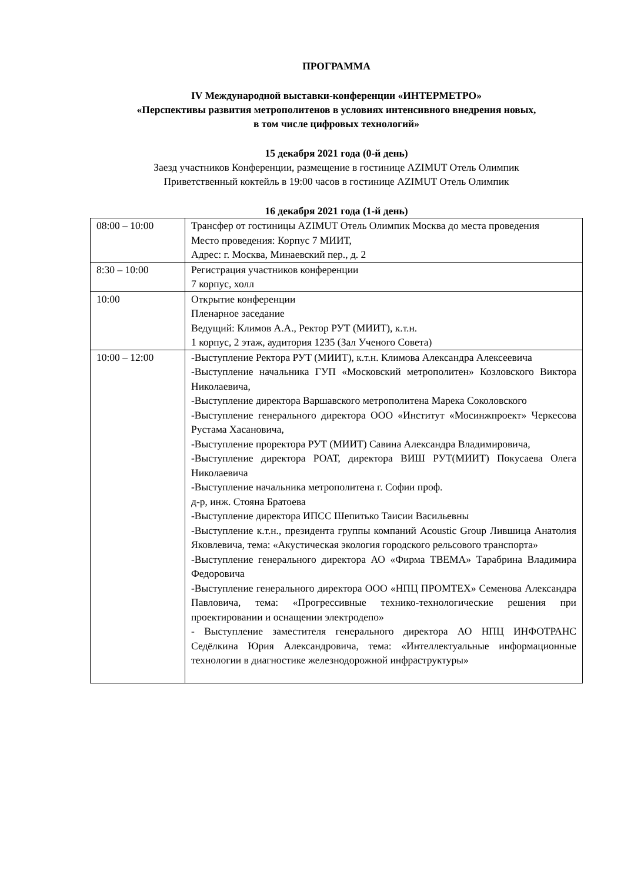ПРОГРАММА
IV Международной выставки-конференции «ИНТЕРМЕТРО»
«Перспективы развития метрополитенов в условиях интенсивного внедрения новых,
в том числе цифровых технологий»
15 декабря 2021 года (0-й день)
Заезд участников Конференции, размещение в гостинице AZIMUT Отель Олимпик
Приветственный коктейль в 19:00 часов в гостинице AZIMUT Отель Олимпик
16 декабря 2021 года (1-й день)
| 08:00 – 10:00 | Трансфер от гостиницы AZIMUT Отель Олимпик Москва до места проведения Место проведения: Корпус 7 МИИТ, Адрес: г. Москва, Минаевский пер., д. 2 |
| 8:30 – 10:00 | Регистрация участников конференции 7 корпус, холл |
| 10:00 | Открытие конференции Пленарное заседание Ведущий: Климов А.А., Ректор РУТ (МИИТ), к.т.н. 1 корпус, 2 этаж, аудитория 1235 (Зал Ученого Совета) |
| 10:00 – 12:00 | -Выступление Ректора РУТ (МИИТ), к.т.н. Климова Александра Алексеевича -Выступление начальника ГУП «Московский метрополитен» Козловского Виктора Николаевича, -Выступление директора Варшавского метрополитена Марека Соколовского -Выступление генерального директора ООО «Институт «Мосинжпроект» Черкесова Рустама Хасановича, -Выступление проректора РУТ (МИИТ) Савина Александра Владимировича, -Выступление директора РОАТ, директора ВИШ РУТ(МИИТ) Покусаева Олега Николаевича -Выступление начальника метрополитена г. Софии проф. д-р, инж. Стояна Братоева -Выступление директора ИПСС Шепитько Таисии Васильевны -Выступление к.т.н., президента группы компаний Acoustic Group Лившица Анатолия Яковлевича, тема: «Акустическая экология городского рельсового транспорта» -Выступление генерального директора АО «Фирма ТВЕМА» Тарабрина Владимира Федоровича -Выступление генерального директора ООО «НПЦ ПРОМТЕХ» Семенова Александра Павловича, тема: «Прогрессивные технико-технологические решения при проектировании и оснащении электродепо» - Выступление заместителя генерального директора АО НПЦ ИНФОТРАНС Седёлкина Юрия Александровича, тема: «Интеллектуальные информационные технологии в диагностике железнодорожной инфраструктуры» |